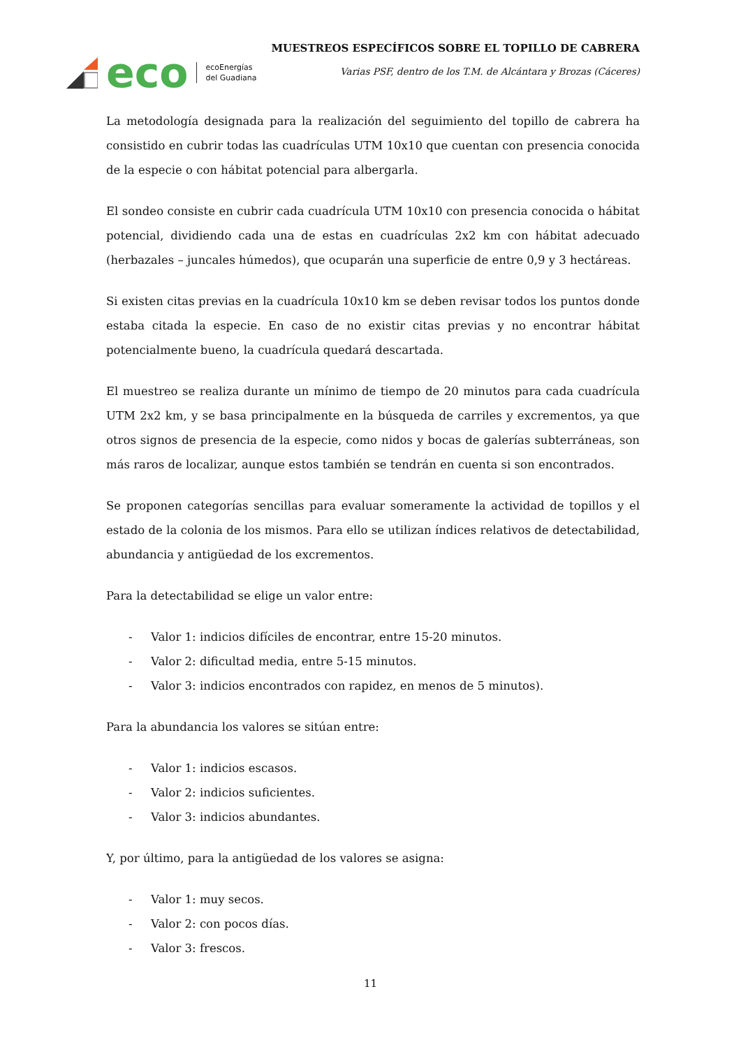eco
ecoEnergías
del Guadiana
MUESTREOS ESPECÍFICOS SOBRE EL TOPILLO DE CABRERA
Varias PSF, dentro de los T.M. de Alcántara y Brozas (Cáceres)
La metodología designada para la realización del seguimiento del topillo de cabrera ha consistido en cubrir todas las cuadrículas UTM 10x10 que cuentan con presencia conocida de la especie o con hábitat potencial para albergarla.
El sondeo consiste en cubrir cada cuadrícula UTM 10x10 con presencia conocida o hábitat potencial, dividiendo cada una de estas en cuadrículas 2x2 km con hábitat adecuado (herbazales – juncales húmedos), que ocuparán una superficie de entre 0,9 y 3 hectáreas.
Si existen citas previas en la cuadrícula 10x10 km se deben revisar todos los puntos donde estaba citada la especie. En caso de no existir citas previas y no encontrar hábitat potencialmente bueno, la cuadrícula quedará descartada.
El muestreo se realiza durante un mínimo de tiempo de 20 minutos para cada cuadrícula UTM 2x2 km, y se basa principalmente en la búsqueda de carriles y excrementos, ya que otros signos de presencia de la especie, como nidos y bocas de galerías subterráneas, son más raros de localizar, aunque estos también se tendrán en cuenta si son encontrados.
Se proponen categorías sencillas para evaluar someramente la actividad de topillos y el estado de la colonia de los mismos. Para ello se utilizan índices relativos de detectabilidad, abundancia y antigüedad de los excrementos.
Para la detectabilidad se elige un valor entre:
- Valor 1: indicios difíciles de encontrar, entre 15-20 minutos.
- Valor 2: dificultad media, entre 5-15 minutos.
- Valor 3: indicios encontrados con rapidez, en menos de 5 minutos).
Para la abundancia los valores se sitúan entre:
- Valor 1: indicios escasos.
- Valor 2: indicios suficientes.
- Valor 3: indicios abundantes.
Y, por último, para la antigüedad de los valores se asigna:
- Valor 1: muy secos.
- Valor 2: con pocos días.
- Valor 3: frescos.
11